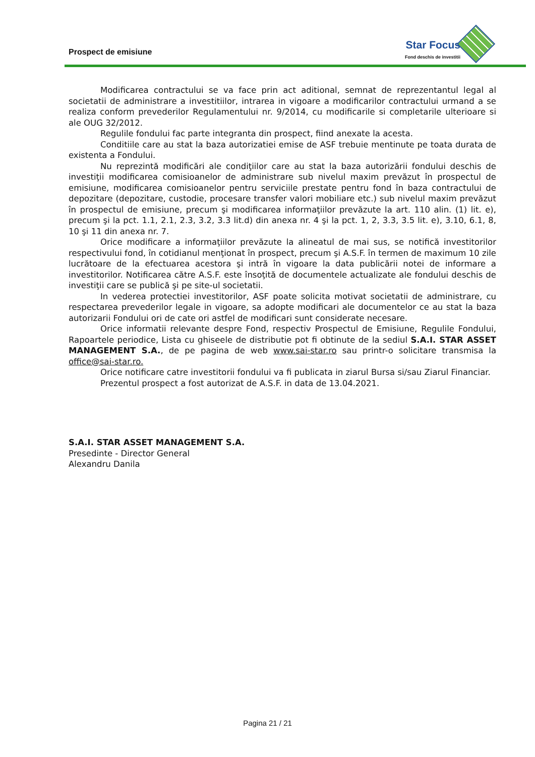Prospect de emisiune
Star Focus
Fond deschis de investitii
Modificarea contractului se va face prin act aditional, semnat de reprezentantul legal al societatii de administrare a investitiilor, intrarea in vigoare a modificarilor contractului urmand a se realiza conform prevederilor Regulamentului nr. 9/2014, cu modificarile si completarile ulterioare si ale OUG 32/2012.
Regulile fondului fac parte integranta din prospect, fiind anexate la acesta.
Conditiile care au stat la baza autorizatiei emise de ASF trebuie mentinute pe toata durata de existenta a Fondului.
Nu reprezintă modificări ale condiţiilor care au stat la baza autorizării fondului deschis de investiţii modificarea comisioanelor de administrare sub nivelul maxim prevăzut în prospectul de emisiune, modificarea comisioanelor pentru serviciile prestate pentru fond în baza contractului de depozitare (depozitare, custodie, procesare transfer valori mobiliare etc.) sub nivelul maxim prevăzut în prospectul de emisiune, precum şi modificarea informaţiilor prevăzute la art. 110 alin. (1) lit. e), precum şi la pct. 1.1, 2.1, 2.3, 3.2, 3.3 lit.d) din anexa nr. 4 şi la pct. 1, 2, 3.3, 3.5 lit. e), 3.10, 6.1, 8, 10 şi 11 din anexa nr. 7.
Orice modificare a informaţiilor prevăzute la alineatul de mai sus, se notifică investitorilor respectivului fond, în cotidianul menţionat în prospect, precum şi A.S.F. în termen de maximum 10 zile lucrătoare de la efectuarea acestora şi intră în vigoare la data publicării notei de informare a investitorilor. Notificarea către A.S.F. este însoţită de documentele actualizate ale fondului deschis de investiţii care se publică şi pe site-ul societatii.
In vederea protectiei investitorilor, ASF poate solicita motivat societatii de administrare, cu respectarea prevederilor legale in vigoare, sa adopte modificari ale documentelor ce au stat la baza autorizarii Fondului ori de cate ori astfel de modificari sunt considerate necesare.
Orice informatii relevante despre Fond, respectiv Prospectul de Emisiune, Regulile Fondului, Rapoartele periodice, Lista cu ghiseele de distributie pot fi obtinute de la sediul S.A.I. STAR ASSET MANAGEMENT S.A., de pe pagina de web www.sai-star.ro sau printr-o solicitare transmisa la office@sai-star.ro.
Orice notificare catre investitorii fondului va fi publicata in ziarul Bursa si/sau Ziarul Financiar.
Prezentul prospect a fost autorizat de A.S.F. in data de 13.04.2021.
S.A.I. STAR ASSET MANAGEMENT S.A.
Presedinte - Director General
Alexandru Danila
Pagina 21 / 21